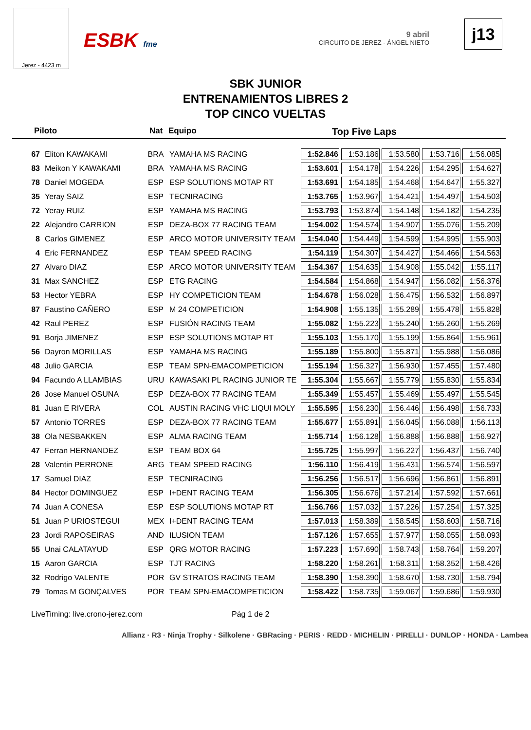Jerez - 4423 m
ESBK fme 9 abril
CIRCUITO DE JEREZ - ÁNGEL NIETO
j13
SBK JUNIOR
ENTRENAMIENTOS LIBRES 2
TOP CINCO VUELTAS
Piloto Nat Equipo Top Five Laps
| 67 | Eliton KAWAKAMI | BRA | YAMAHA MS RACING | 1:52.846 | 1:53.186 | 1:53.580 | 1:53.716 | 1:56.085 |
| 83 | Meikon Y KAWAKAMI | BRA | YAMAHA MS RACING | 1:53.601 | 1:54.178 | 1:54.226 | 1:54.295 | 1:54.627 |
| 78 | Daniel MOGEDA | ESP | ESP SOLUTIONS MOTAP RT | 1:53.691 | 1:54.185 | 1:54.468 | 1:54.647 | 1:55.327 |
| 35 | Yeray SAIZ | ESP | TECNIRACING | 1:53.765 | 1:53.967 | 1:54.421 | 1:54.497 | 1:54.503 |
| 72 | Yeray RUIZ | ESP | YAMAHA MS RACING | 1:53.793 | 1:53.874 | 1:54.148 | 1:54.182 | 1:54.235 |
| 22 | Alejandro CARRION | ESP | DEZA-BOX 77 RACING TEAM | 1:54.002 | 1:54.574 | 1:54.907 | 1:55.076 | 1:55.209 |
| 8 | Carlos GIMENEZ | ESP | ARCO MOTOR UNIVERSITY TEAM | 1:54.040 | 1:54.449 | 1:54.599 | 1:54.995 | 1:55.903 |
| 4 | Eric FERNANDEZ | ESP | TEAM SPEED RACING | 1:54.119 | 1:54.307 | 1:54.427 | 1:54.466 | 1:54.563 |
| 27 | Alvaro DIAZ | ESP | ARCO MOTOR UNIVERSITY TEAM | 1:54.367 | 1:54.635 | 1:54.908 | 1:55.042 | 1:55.117 |
| 31 | Max SANCHEZ | ESP | ETG RACING | 1:54.584 | 1:54.868 | 1:54.947 | 1:56.082 | 1:56.376 |
| 53 | Hector YEBRA | ESP | HY COMPETICION TEAM | 1:54.678 | 1:56.028 | 1:56.475 | 1:56.532 | 1:56.897 |
| 87 | Faustino CAÑERO | ESP | M 24 COMPETICION | 1:54.908 | 1:55.135 | 1:55.289 | 1:55.478 | 1:55.828 |
| 42 | Raul PEREZ | ESP | FUSIÓN RACING TEAM | 1:55.082 | 1:55.223 | 1:55.240 | 1:55.260 | 1:55.269 |
| 91 | Borja JIMENEZ | ESP | ESP SOLUTIONS MOTAP RT | 1:55.103 | 1:55.170 | 1:55.199 | 1:55.864 | 1:55.961 |
| 56 | Dayron MORILLAS | ESP | YAMAHA MS RACING | 1:55.189 | 1:55.800 | 1:55.871 | 1:55.988 | 1:56.086 |
| 48 | Julio GARCIA | ESP | TEAM SPN-EMACOMPETICION | 1:55.194 | 1:56.327 | 1:56.930 | 1:57.455 | 1:57.480 |
| 94 | Facundo A LLAMBIAS | URU | KAWASAKI PL RACING JUNIOR TE | 1:55.304 | 1:55.667 | 1:55.779 | 1:55.830 | 1:55.834 |
| 26 | Jose Manuel OSUNA | ESP | DEZA-BOX 77 RACING TEAM | 1:55.349 | 1:55.457 | 1:55.469 | 1:55.497 | 1:55.545 |
| 81 | Juan E RIVERA | COL | AUSTIN RACING VHC LIQUI MOLY | 1:55.595 | 1:56.230 | 1:56.446 | 1:56.498 | 1:56.733 |
| 57 | Antonio TORRES | ESP | DEZA-BOX 77 RACING TEAM | 1:55.677 | 1:55.891 | 1:56.045 | 1:56.088 | 1:56.113 |
| 38 | Ola NESBAKKEN | ESP | ALMA RACING TEAM | 1:55.714 | 1:56.128 | 1:56.888 | 1:56.888 | 1:56.927 |
| 47 | Ferran HERNANDEZ | ESP | TEAM BOX 64 | 1:55.725 | 1:55.997 | 1:56.227 | 1:56.437 | 1:56.740 |
| 28 | Valentin PERRONE | ARG | TEAM SPEED RACING | 1:56.110 | 1:56.419 | 1:56.431 | 1:56.574 | 1:56.597 |
| 17 | Samuel DIAZ | ESP | TECNIRACING | 1:56.256 | 1:56.517 | 1:56.696 | 1:56.861 | 1:56.891 |
| 84 | Hector DOMINGUEZ | ESP | I+DENT RACING TEAM | 1:56.305 | 1:56.676 | 1:57.214 | 1:57.592 | 1:57.661 |
| 74 | Juan A CONESA | ESP | ESP SOLUTIONS MOTAP RT | 1:56.766 | 1:57.032 | 1:57.226 | 1:57.254 | 1:57.325 |
| 51 | Juan P URIOSTEGUI | MEX | I+DENT RACING TEAM | 1:57.013 | 1:58.389 | 1:58.545 | 1:58.603 | 1:58.716 |
| 23 | Jordi RAPOSEIRAS | AND | ILUSION TEAM | 1:57.126 | 1:57.655 | 1:57.977 | 1:58.055 | 1:58.093 |
| 55 | Unai CALATAYUD | ESP | QRG MOTOR RACING | 1:57.223 | 1:57.690 | 1:58.743 | 1:58.764 | 1:59.207 |
| 15 | Aaron GARCIA | ESP | TJT RACING | 1:58.220 | 1:58.261 | 1:58.311 | 1:58.352 | 1:58.426 |
| 32 | Rodrigo VALENTE | POR | GV STRATOS RACING TEAM | 1:58.390 | 1:58.390 | 1:58.670 | 1:58.730 | 1:58.794 |
| 79 | Tomas M GONÇALVES | POR | TEAM SPN-EMACOMPETICION | 1:58.422 | 1:58.735 | 1:59.067 | 1:59.686 | 1:59.930 |
LiveTiming: live.crono-jerez.com Pág 1 de 2
Allianz · R3 · Ninja Trophy · Silkolene · GBRacing · PERIS · REDD · MICHELIN · PIRELLI · DUNLOP · HONDA · Lambea